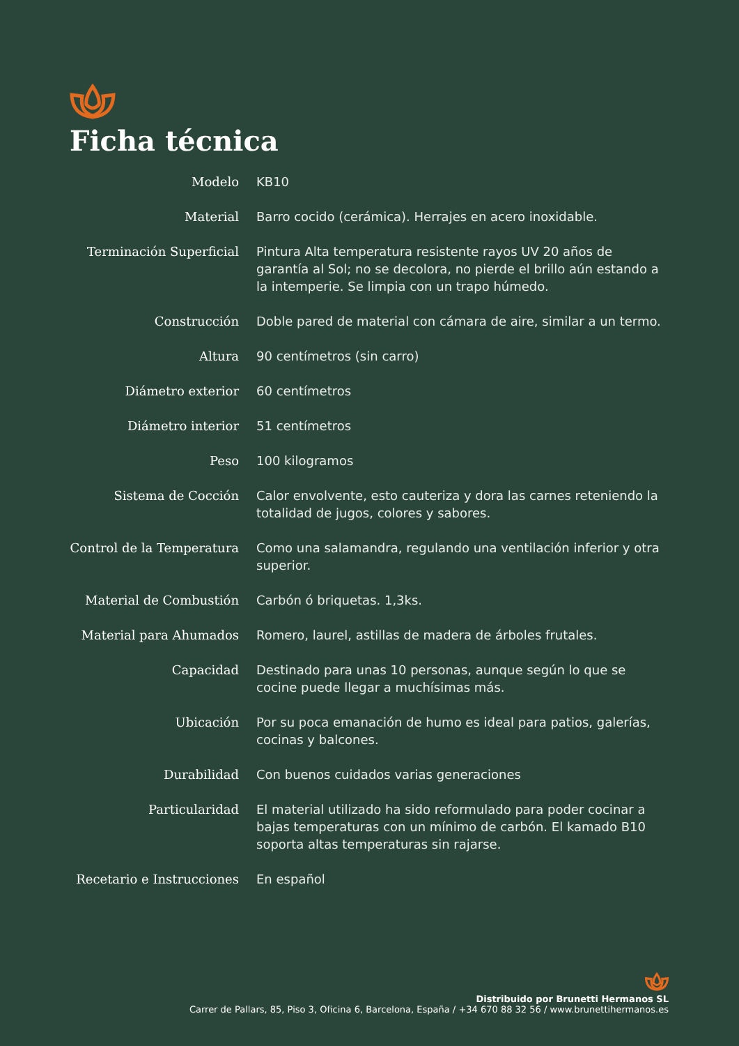Ficha técnica
| Modelo | KB10 |
| Material | Barro cocido (cerámica). Herrajes en acero inoxidable. |
| Terminación Superficial | Pintura Alta temperatura resistente rayos UV 20 años de garantía al Sol; no se decolora, no pierde el brillo aún estando a la intemperie. Se limpia con un trapo húmedo. |
| Construcción | Doble pared de material con cámara de aire, similar a un termo. |
| Altura | 90 centímetros (sin carro) |
| Diámetro exterior | 60 centímetros |
| Diámetro interior | 51 centímetros |
| Peso | 100 kilogramos |
| Sistema de Cocción | Calor envolvente, esto cauteriza y dora las carnes reteniendo la totalidad de jugos, colores y sabores. |
| Control de la Temperatura | Como una salamandra, regulando una ventilación inferior y otra superior. |
| Material de Combustión | Carbón ó briquetas. 1,3ks. |
| Material para Ahumados | Romero, laurel, astillas de madera de árboles frutales. |
| Capacidad | Destinado para unas 10 personas, aunque según lo que se cocine puede llegar a muchísimas más. |
| Ubicación | Por su poca emanación de humo es ideal para patios, galerías, cocinas y balcones. |
| Durabilidad | Con buenos cuidados varias generaciones |
| Particularidad | El material utilizado ha sido reformulado para poder cocinar a bajas temperaturas con un mínimo de carbón. El kamado B10 soporta altas temperaturas sin rajarse. |
| Recetario e Instrucciones | En español |
Distribuido por Brunetti Hermanos SL
Carrer de Pallars, 85, Piso 3, Oficina 6, Barcelona, España / +34 670 88 32 56 / www.brunettihermanos.es